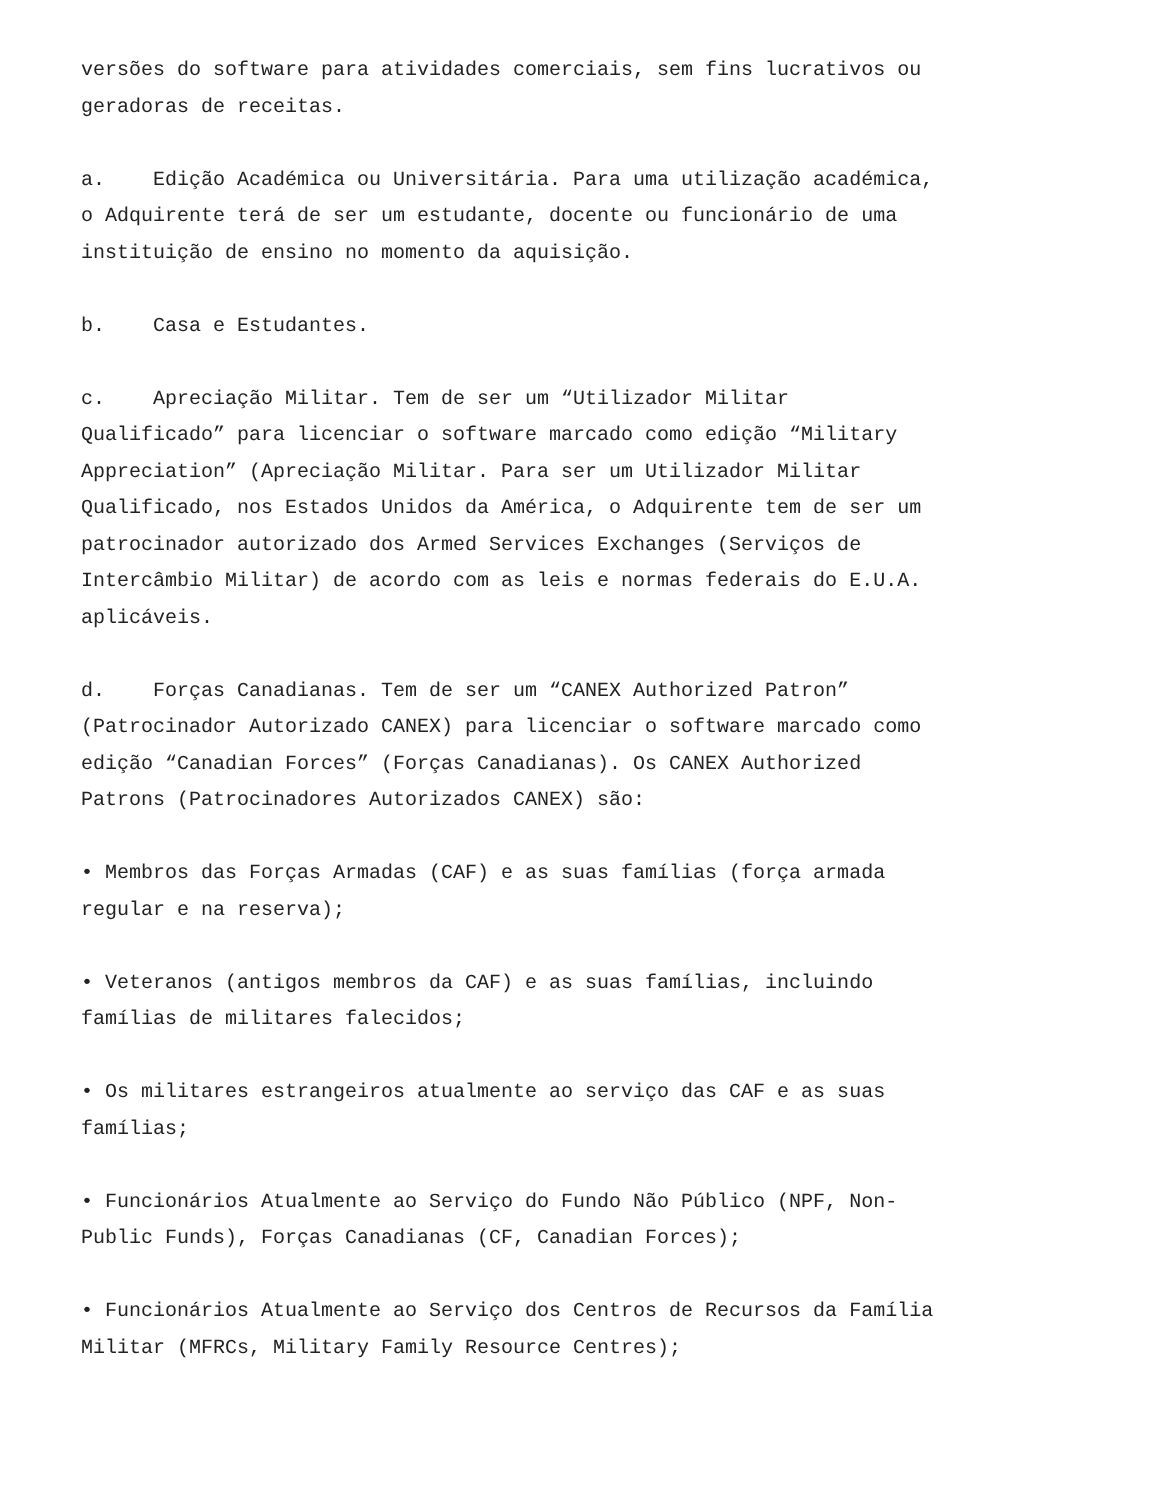versões do software para atividades comerciais, sem fins lucrativos ou geradoras de receitas.
a. Edição Académica ou Universitária. Para uma utilização académica, o Adquirente terá de ser um estudante, docente ou funcionário de uma instituição de ensino no momento da aquisição.
b. Casa e Estudantes.
c. Apreciação Militar. Tem de ser um “Utilizador Militar Qualificado” para licenciar o software marcado como edição “Military Appreciation” (Apreciação Militar. Para ser um Utilizador Militar Qualificado, nos Estados Unidos da América, o Adquirente tem de ser um patrocinador autorizado dos Armed Services Exchanges (Serviços de Intercâmbio Militar) de acordo com as leis e normas federais do E.U.A. aplicáveis.
d. Forças Canadianas. Tem de ser um “CANEX Authorized Patron” (Patrocinador Autorizado CANEX) para licenciar o software marcado como edição “Canadian Forces” (Forças Canadianas). Os CANEX Authorized Patrons (Patrocinadores Autorizados CANEX) são:
• Membros das Forças Armadas (CAF) e as suas famílias (força armada regular e na reserva);
• Veteranos (antigos membros da CAF) e as suas famílias, incluindo famílias de militares falecidos;
• Os militares estrangeiros atualmente ao serviço das CAF e as suas famílias;
• Funcionários Atualmente ao Serviço do Fundo Não Público (NPF, Non- Public Funds), Forças Canadianas (CF, Canadian Forces);
• Funcionários Atualmente ao Serviço dos Centros de Recursos da Família Militar (MFRCs, Military Family Resource Centres);